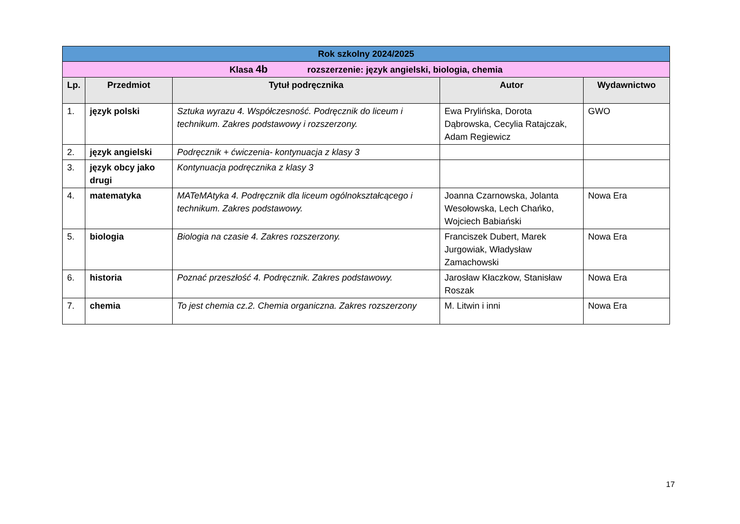| Rok szkolny 2024/2025 | | | | |
| --- | --- | --- | --- | --- |
| Klasa 4b rozszerzenie: język angielski, biologia, chemia | | | | |
| Lp. | Przedmiot | Tytuł podręcznika | Autor | Wydawnictwo |
| 1. | język polski | Sztuka wyrazu 4. Współczesność. Podręcznik do liceum i technikum. Zakres podstawowy i rozszerzony. | Ewa Prylińska, Dorota Dąbrowska, Cecylia Ratajczak, Adam Regiewicz | GWO |
| 2. | język angielski | Podręcznik + ćwiczenia- kontynuacja z klasy 3 | | |
| 3. | język obcy jako drugi | Kontynuacja podręcznika z klasy 3 | | |
| 4. | matematyka | MATeMAtyka 4. Podręcznik dla liceum ogólnokształcącego i technikum. Zakres podstawowy. | Joanna Czarnowska, Jolanta Wesołowska, Lech Chańko, Wojciech Babiański | Nowa Era |
| 5. | biologia | Biologia na czasie 4. Zakres rozszerzony. | Franciszek Dubert, Marek Jurgowiak, Władysław Zamachowski | Nowa Era |
| 6. | historia | Poznać przeszłość 4. Podręcznik. Zakres podstawowy. | Jarosław Kłaczkow, Stanisław Roszak | Nowa Era |
| 7. | chemia | To jest chemia cz.2. Chemia organiczna. Zakres rozszerzony | M. Litwin i inni | Nowa Era |
17